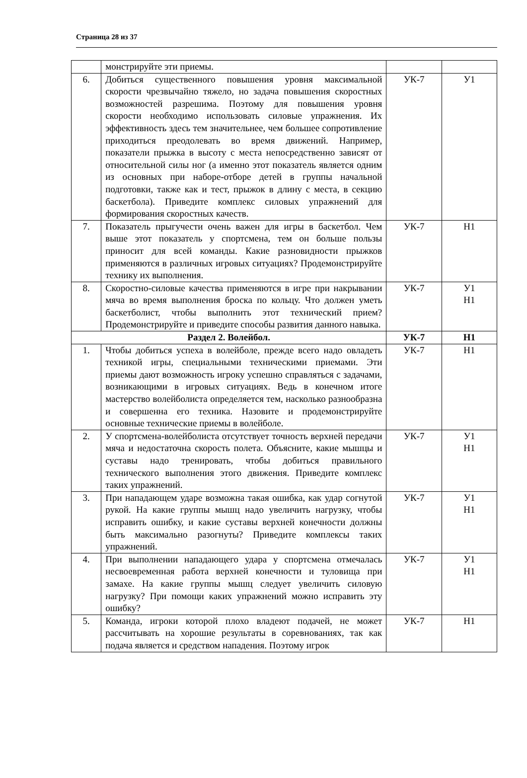Страница 28 из 37
| | монстрируйте эти приемы. | | |
| 6. | Добиться существенного повышения уровня максимальной скорости чрезвычайно тяжело, но задача повышения скоростных возможностей разрешима. Поэтому для повышения уровня скорости необходимо использовать силовые упражнения. Их эффективность здесь тем значительнее, чем большее сопротивление приходиться преодолевать во время движений. Например, показатели прыжка в высоту с места непосредственно зависят от относительной силы ног (а именно этот показатель является одним из основных при наборе-отборе детей в группы начальной подготовки, также как и тест, прыжок в длину с места, в секцию баскетбола). Приведите комплекс силовых упражнений для формирования скоростных качеств. | УК-7 | У1 |
| 7. | Показатель прыгучести очень важен для игры в баскетбол. Чем выше этот показатель у спортсмена, тем он больше пользы приносит для всей команды. Какие разновидности прыжков применяются в различных игровых ситуациях? Продемонстрируйте технику их выполнения. | УК-7 | Н1 |
| 8. | Скоростно-силовые качества применяются в игре при накрывании мяча во время выполнения броска по кольцу. Что должен уметь баскетболист, чтобы выполнить этот технический прием? Продемонстрируйте и приведите способы развития данного навыка. | УК-7 | У1 Н1 |
| Раздел 2. Волейбол. | | УК-7 | Н1 |
| 1. | Чтобы добиться успеха в волейболе, прежде всего надо овладеть техникой игры, специальными техническими приемами. Эти приемы дают возможность игроку успешно справляться с задачами, возникающими в игровых ситуациях. Ведь в конечном итоге мастерство волейболиста определяется тем, насколько разнообразна и совершенна его техника. Назовите и продемонстрируйте основные технические приемы в волейболе. | УК-7 | Н1 |
| 2. | У спортсмена-волейболиста отсутствует точность верхней передачи мяча и недостаточна скорость полета. Объясните, какие мышцы и суставы надо тренировать, чтобы добиться правильного технического выполнения этого движения. Приведите комплекс таких упражнений. | УК-7 | У1 Н1 |
| 3. | При нападающем ударе возможна такая ошибка, как удар согнутой рукой. На какие группы мышц надо увеличить нагрузку, чтобы исправить ошибку, и какие суставы верхней конечности должны быть максимально разогнуты? Приведите комплексы таких упражнений. | УК-7 | У1 Н1 |
| 4. | При выполнении нападающего удара у спортсмена отмечалась несвоевременная работа верхней конечности и туловища при замахе. На какие группы мышц следует увеличить силовую нагрузку? При помощи каких упражнений можно исправить эту ошибку? | УК-7 | У1 Н1 |
| 5. | Команда, игроки которой плохо владеют подачей, не может рассчитывать на хорошие результаты в соревнованиях, так как подача является и средством нападения. Поэтому игрок | УК-7 | Н1 |